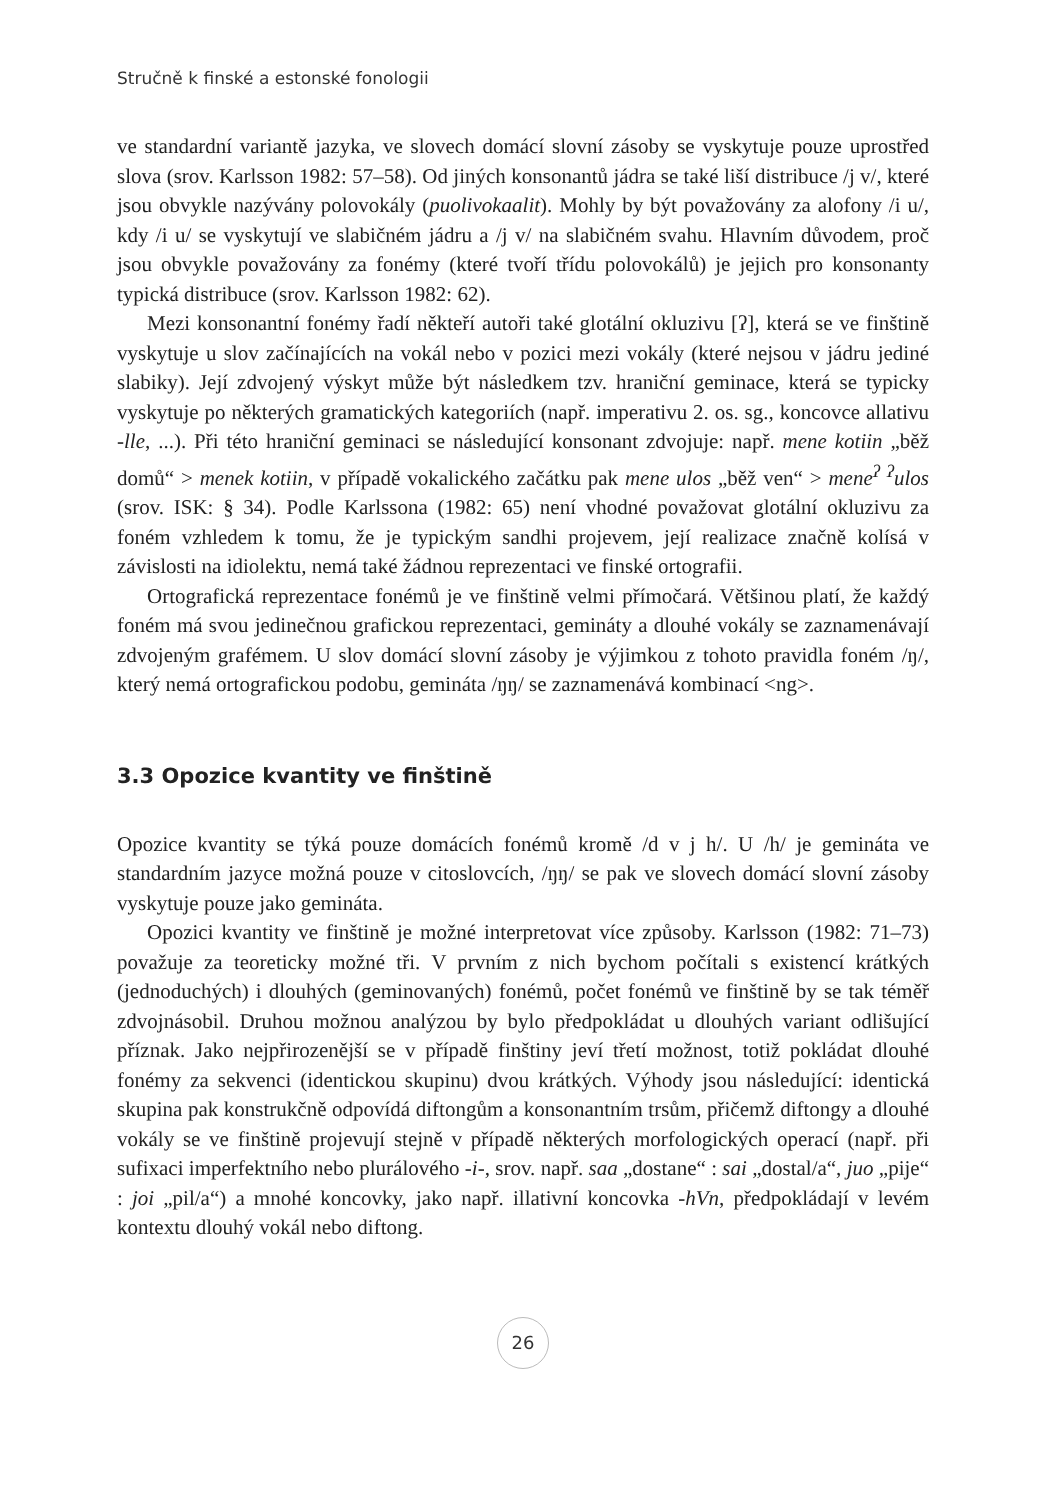Stručně k finské a estonské fonologii
ve standardní variantě jazyka, ve slovech domácí slovní zásoby se vyskytuje pouze uprostřed slova (srov. Karlsson 1982: 57–58). Od jiných konsonantů jádra se také liší distribuce /j v/, které jsou obvykle nazývány polovokály (puolivokaalit). Mohly by být považovány za alofony /i u/, kdy /i u/ se vyskytují ve slabičném jádru a /j v/ na slabičném svahu. Hlavním důvodem, proč jsou obvykle považovány za fonémy (které tvoří třídu polovokálů) je jejich pro konsonanty typická distribuce (srov. Karlsson 1982: 62).
Mezi konsonantní fonémy řadí někteří autoři také glotální okluzivu [ʔ], která se ve finštině vyskytuje u slov začínajících na vokál nebo v pozici mezi vokály (které nejsou v jádru jediné slabiky). Její zdvojený výskyt může být následkem tzv. hraniční geminace, která se typicky vyskytuje po některých gramatických kategoriích (např. imperativu 2. os. sg., koncovce allativu -lle, ...). Při této hraniční geminaci se následující konsonant zdvojuje: např. mene kotiin „běž domů“ > menek kotiin, v případě vokalického začátku pak mene ulos „běž ven“ > mene<sup>ʔ</sup> <sup>ʔ</sup>ulos (srov. ISK: § 34). Podle Karlssona (1982: 65) není vhodné považovat glotální okluzivu za foném vzhledem k tomu, že je typickým sandhi projevem, její realizace značně kolísá v závislosti na idiolektu, nemá také žádnou reprezentaci ve finské ortografii.
Ortografická reprezentace fonémů je ve finštině velmi přímočará. Většinou platí, že každý foném má svou jedinečnou grafickou reprezentaci, gemináty a dlouhé vokály se zaznamenávají zdvojeným grafémem. U slov domácí slovní zásoby je výjimkou z tohoto pravidla foném /ŋ/, který nemá ortografickou podobu, gemináta /ŋŋ/ se zaznamenává kombinací <ng>.
3.3 Opozice kvantity ve finštině
Opozice kvantity se týká pouze domácích fonémů kromě /d v j h/. U /h/ je gemináta ve standardním jazyce možná pouze v citoslovcích, /ŋŋ/ se pak ve slovech domácí slovní zásoby vyskytuje pouze jako gemináta.
Opozici kvantity ve finštině je možné interpretovat více způsoby. Karlsson (1982: 71–73) považuje za teoreticky možné tři. V prvním z nich bychom počítali s existencí krátkých (jednoduchých) i dlouhých (geminovaných) fonémů, počet fonémů ve finštině by se tak téměř zdvojnásobil. Druhou možnou analýzou by bylo předpokládat u dlouhých variant odlišující příznak. Jako nejpřirozenější se v případě finštiny jeví třetí možnost, totiž pokládat dlouhé fonémy za sekvenci (identickou skupinu) dvou krátkých. Výhody jsou následující: identická skupina pak konstrukčně odpovídá diftongům a konsonantním trsům, přičemž diftongy a dlouhé vokály se ve finštině projevují stejně v případě některých morfologických operací (např. při sufixaci imperfektního nebo plurálového -i-, srov. např. saa „dostane“ : sai „dostal/a“, juo „pije“ : joi „pil/a“) a mnohé koncovky, jako např. illativní koncovka -hVn, předpokládají v levém kontextu dlouhý vokál nebo diftong.
26